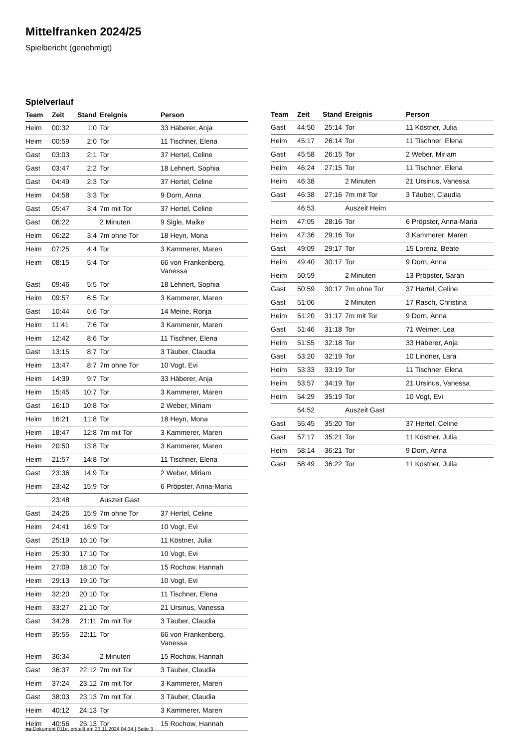Mittelfranken 2024/25
Spielbericht (genehmigt)
Spielverlauf
| Team | Zeit | Stand | Ereignis | Person |
| --- | --- | --- | --- | --- |
| Heim | 00:32 | 1:0 | Tor | 33 Häberer, Anja |
| Heim | 00:59 | 2:0 | Tor | 11 Tischner, Elena |
| Gast | 03:03 | 2:1 | Tor | 37 Hertel, Celine |
| Gast | 03:47 | 2:2 | Tor | 18 Lehnert, Sophia |
| Gast | 04:49 | 2:3 | Tor | 37 Hertel, Celine |
| Heim | 04:58 | 3:3 | Tor | 9 Dorn, Anna |
| Gast | 05:47 | 3:4 | 7m mit Tor | 37 Hertel, Celine |
| Gast | 06:22 | | 2 Minuten | 9 Sigle, Maike |
| Heim | 06:22 | 3:4 | 7m ohne Tor | 18 Heyn, Mona |
| Heim | 07:25 | 4:4 | Tor | 3 Kammerer, Maren |
| Heim | 08:15 | 5:4 | Tor | 66 von Frankenberg, Vanessa |
| Gast | 09:46 | 5:5 | Tor | 18 Lehnert, Sophia |
| Heim | 09:57 | 6:5 | Tor | 3 Kammerer, Maren |
| Gast | 10:44 | 6:6 | Tor | 14 Meine, Ronja |
| Heim | 11:41 | 7:6 | Tor | 3 Kammerer, Maren |
| Heim | 12:42 | 8:6 | Tor | 11 Tischner, Elena |
| Gast | 13:15 | 8:7 | Tor | 3 Täuber, Claudia |
| Heim | 13:47 | 8:7 | 7m ohne Tor | 10 Vogt, Evi |
| Heim | 14:39 | 9:7 | Tor | 33 Häberer, Anja |
| Heim | 15:45 | 10:7 | Tor | 3 Kammerer, Maren |
| Gast | 16:10 | 10:8 | Tor | 2 Weber, Miriam |
| Heim | 16:21 | 11:8 | Tor | 18 Heyn, Mona |
| Heim | 18:47 | 12:8 | 7m mit Tor | 3 Kammerer, Maren |
| Heim | 20:50 | 13:8 | Tor | 3 Kammerer, Maren |
| Heim | 21:57 | 14:8 | Tor | 11 Tischner, Elena |
| Gast | 23:36 | 14:9 | Tor | 2 Weber, Miriam |
| Heim | 23:42 | 15:9 | Tor | 6 Pröpster, Anna-Maria |
| | 23:48 | | Auszeit Gast | |
| Gast | 24:26 | 15:9 | 7m ohne Tor | 37 Hertel, Celine |
| Heim | 24:41 | 16:9 | Tor | 10 Vogt, Evi |
| Gast | 25:19 | 16:10 | Tor | 11 Köstner, Julia |
| Heim | 25:30 | 17:10 | Tor | 10 Vogt, Evi |
| Heim | 27:09 | 18:10 | Tor | 15 Rochow, Hannah |
| Heim | 29:13 | 19:10 | Tor | 10 Vogt, Evi |
| Heim | 32:20 | 20:10 | Tor | 11 Tischner, Elena |
| Heim | 33:27 | 21:10 | Tor | 21 Ursinus, Vanessa |
| Gast | 34:28 | 21:11 | 7m mit Tor | 3 Täuber, Claudia |
| Heim | 35:55 | 22:11 | Tor | 66 von Frankenberg, Vanessa |
| Heim | 36:34 | | 2 Minuten | 15 Rochow, Hannah |
| Gast | 36:37 | 22:12 | 7m mit Tor | 3 Täuber, Claudia |
| Heim | 37:24 | 23:12 | 7m mit Tor | 3 Kammerer, Maren |
| Gast | 38:03 | 23:13 | 7m mit Tor | 3 Täuber, Claudia |
| Heim | 40:12 | 24:13 | Tor | 3 Kammerer, Maren |
| Heim | 40:56 | 25:13 | Tor | 15 Rochow, Hannah |
| Team | Zeit | Stand | Ereignis | Person |
| --- | --- | --- | --- | --- |
| Gast | 44:50 | 25:14 | Tor | 11 Köstner, Julia |
| Heim | 45:17 | 26:14 | Tor | 11 Tischner, Elena |
| Gast | 45:58 | 26:15 | Tor | 2 Weber, Miriam |
| Heim | 46:24 | 27:15 | Tor | 11 Tischner, Elena |
| Heim | 46:38 | | 2 Minuten | 21 Ursinus, Vanessa |
| Gast | 46:38 | 27:16 | 7m mit Tor | 3 Täuber, Claudia |
| | 46:53 | | Auszeit Heim | |
| Heim | 47:05 | 28:16 | Tor | 6 Pröpster, Anna-Maria |
| Heim | 47:36 | 29:16 | Tor | 3 Kammerer, Maren |
| Gast | 49:09 | 29:17 | Tor | 15 Lorenz, Beate |
| Heim | 49:40 | 30:17 | Tor | 9 Dorn, Anna |
| Heim | 50:59 | | 2 Minuten | 13 Pröpster, Sarah |
| Gast | 50:59 | 30:17 | 7m ohne Tor | 37 Hertel, Celine |
| Gast | 51:06 | | 2 Minuten | 17 Rasch, Christina |
| Heim | 51:20 | 31:17 | 7m mit Tor | 9 Dorn, Anna |
| Gast | 51:46 | 31:18 | Tor | 71 Weimer, Lea |
| Heim | 51:55 | 32:18 | Tor | 33 Häberer, Anja |
| Gast | 53:20 | 32:19 | Tor | 10 Lindner, Lara |
| Heim | 53:33 | 33:19 | Tor | 11 Tischner, Elena |
| Heim | 53:57 | 34:19 | Tor | 21 Ursinus, Vanessa |
| Heim | 54:29 | 35:19 | Tor | 10 Vogt, Evi |
| | 54:52 | | Auszeit Gast | |
| Gast | 55:45 | 35:20 | Tor | 37 Hertel, Celine |
| Gast | 57:17 | 35:21 | Tor | 11 Köstner, Julia |
| Heim | 58:14 | 36:21 | Tor | 9 Dorn, Anna |
| Gast | 58:49 | 36:22 | Tor | 11 Köstner, Julia |
nu.Dokument 011e, erstellt am 23.11.2024 04:34 | Seite 3